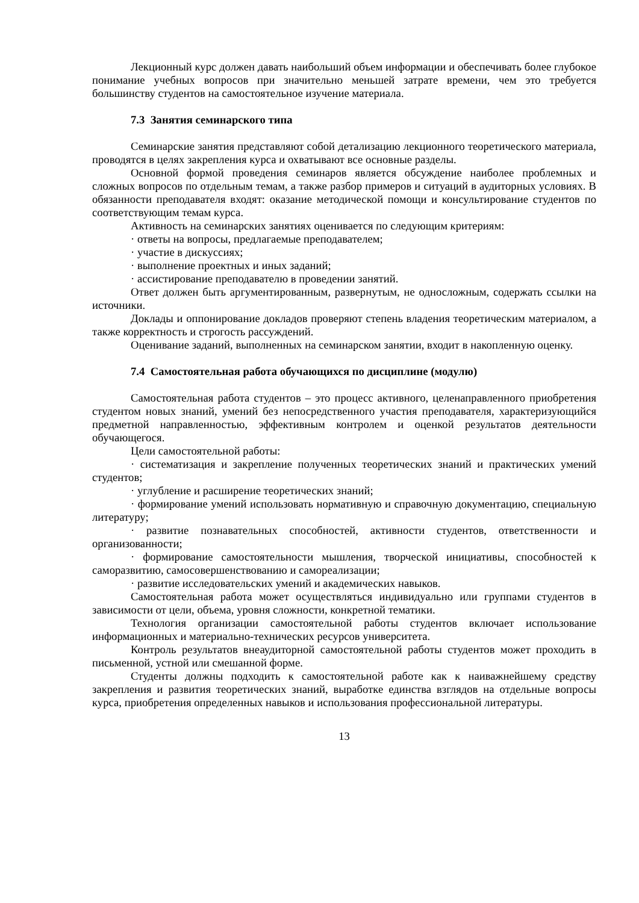Лекционный курс должен давать наибольший объем информации и обеспечивать более глубокое понимание учебных вопросов при значительно меньшей затрате времени, чем это требуется большинству студентов на самостоятельное изучение материала.
7.3 Занятия семинарского типа
Семинарские занятия представляют собой детализацию лекционного теоретического материала, проводятся в целях закрепления курса и охватывают все основные разделы.
Основной формой проведения семинаров является обсуждение наиболее проблемных и сложных вопросов по отдельным темам, а также разбор примеров и ситуаций в аудиторных условиях. В обязанности преподавателя входят: оказание методической помощи и консультирование студентов по соответствующим темам курса.
Активность на семинарских занятиях оценивается по следующим критериям:
· ответы на вопросы, предлагаемые преподавателем;
· участие в дискуссиях;
· выполнение проектных и иных заданий;
· ассистирование преподавателю в проведении занятий.
Ответ должен быть аргументированным, развернутым, не односложным, содержать ссылки на источники.
Доклады и оппонирование докладов проверяют степень владения теоретическим материалом, а также корректность и строгость рассуждений.
Оценивание заданий, выполненных на семинарском занятии, входит в накопленную оценку.
7.4 Самостоятельная работа обучающихся по дисциплине (модулю)
Самостоятельная работа студентов – это процесс активного, целенаправленного приобретения студентом новых знаний, умений без непосредственного участия преподавателя, характеризующийся предметной направленностью, эффективным контролем и оценкой результатов деятельности обучающегося.
Цели самостоятельной работы:
· систематизация и закрепление полученных теоретических знаний и практических умений студентов;
· углубление и расширение теоретических знаний;
· формирование умений использовать нормативную и справочную документацию, специальную литературу;
· развитие познавательных способностей, активности студентов, ответственности и организованности;
· формирование самостоятельности мышления, творческой инициативы, способностей к саморазвитию, самосовершенствованию и самореализации;
· развитие исследовательских умений и академических навыков.
Самостоятельная работа может осуществляться индивидуально или группами студентов в зависимости от цели, объема, уровня сложности, конкретной тематики.
Технология организации самостоятельной работы студентов включает использование информационных и материально-технических ресурсов университета.
Контроль результатов внеаудиторной самостоятельной работы студентов может проходить в письменной, устной или смешанной форме.
Студенты должны подходить к самостоятельной работе как к наиважнейшему средству закрепления и развития теоретических знаний, выработке единства взглядов на отдельные вопросы курса, приобретения определенных навыков и использования профессиональной литературы.
13